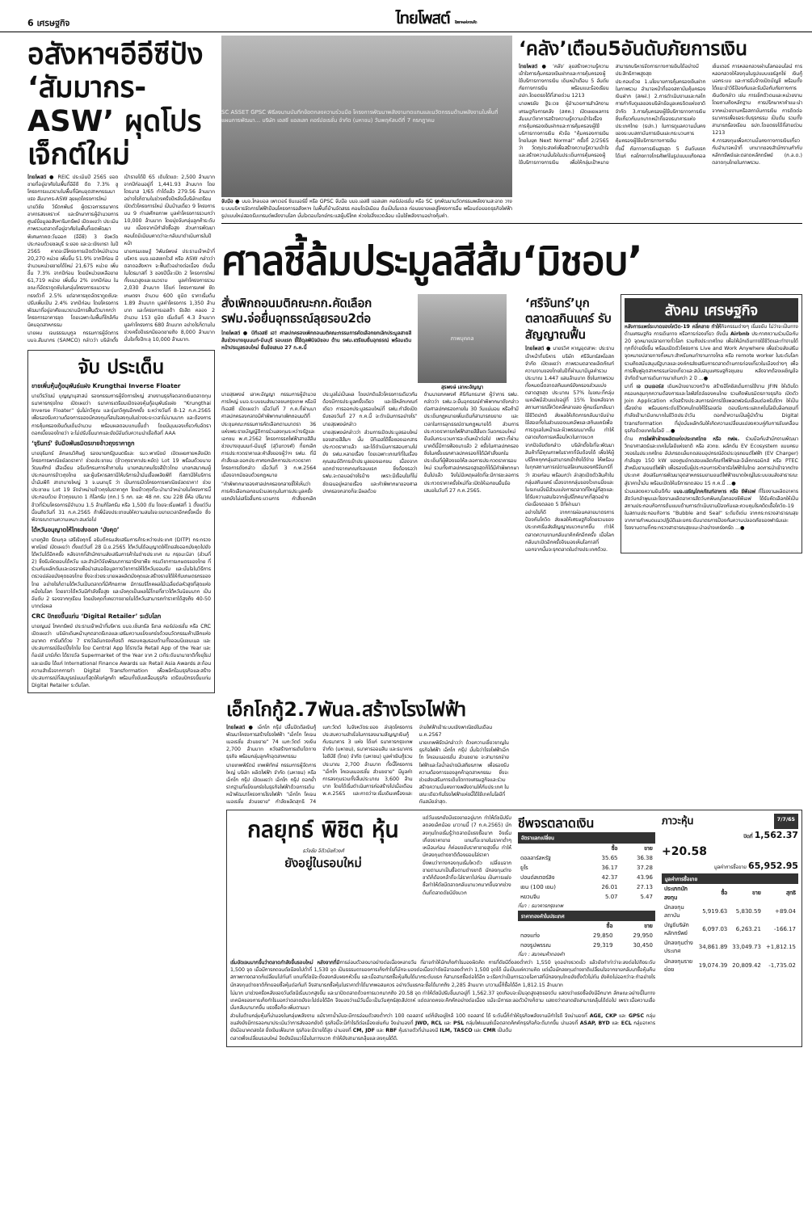6 เศรษฐกิจ ไทยโพสต์ อิสรภาพแห่งความคิด
อสังหาฯอีอีซีปัง ‘สัมมากร-ASW’ ผุดโปรเจ็กต์ใหม่
ไทยโพสต์ ● REIC ประเมินปี 2565 ยอดขายที่อยู่อาศัยในพื้นที่อีอีซี ดีด 7.3% ชูโครงการแนวราบในพื้นที่นิคมอุตสาหกรรมมาแรง สัมมากร-ASW ลุยผุดโครงการใหม่
นายวิชัย วิรัตกพันธ์ ผู้ตรวจการธนาคารอาคารสงเคราะห์ และรักษาการผู้อำนวยการศูนย์ข้อมูลอสังหาริมทรัพย์ เปิดเผยว่า ประเมินภาพรวมตลาดที่อยู่อาศัยในพื้นที่เขตพัฒนาพิเศษภาคตะวันออก (อีอีซี) 3 จังหวัด ประกอบด้วยชลบุรี ระยอง และฉะเชิงเทรา ในปี 2565 คาดจะมีโครงการเปิดตัวใหม่จำนวน 20,270 หน่วย เพิ่มขึ้น 51.9% จากปีก่อน มีจำนวนหน่วยขายได้ใหม่ 21,675 หน่วย เพิ่มขึ้น 7.3% จากปีก่อน โดยมีหน่วยเหลือขาย 61,719 หน่วย เพิ่มขึ้น 2% จากปีก่อน ในขณะที่อัตราดูดซับในกลุ่มโครงการแนวราบทรงตัวที่ 2.5% แต่อาคารชุดอัตราดูดซับจะปรับเพิ่มเป็น 2.4% จากปีก่อน โดยโครงการพัฒนาที่อยู่อาศัยแนวราบมีการฟื้นตัวมากกว่าโครงการอาคารชุด โดยเฉพาะในพื้นที่ใกล้กับนิคมอุตสาหกรรม
นายผน เจนธรรมนุกูล กรรมการผู้จัดการ บมจ.สัมมากร (SAMCO) กล่าวว่า บริษัทตั้งเป้ารายได้ปี 65 เติบโตแตะ 2,500 ล้านบาท จากปีก่อนอยู่ที่ 1,441.93 ล้านบาท โดยไตรมาส 1/65 ทำได้แล้ว 279.56 ล้านบาท อย่างไรก็ตามในช่วงครึ่งปีหลังนี้บริษัทเตรียมเปิดตัวโครงการใหม่ เป็นบ้านเดี่ยว 9 โครงการ บน 9 ทำเลศักยภาพ มูลค่าโครงการรวมกว่า 10,000 ล้านบาท โดยมุ่งจับกลุ่มลูกค้าระดับบน เนื่องจากมีกำลังซื้อสูง ส่วนการพัฒนาคอนโดมิเนียมคาดว่าจะกลับมาดำเนินการในปีหน้า
นายกรมเชษฐ์ วิพันธ์พงษ์ ประธานเจ้าหน้าที่บริหาร บมจ.แอสเซทไวส์ หรือ ASW กล่าวว่า ตลาดอสังหาฯ จะฟื้นตัวอย่างต่อเนื่อง ดังนั้นในไตรมาสที่ 3 ของปีนี้จะเปิด 2 โครงการใหม่ ทั้งแนวสูงและแนวราบ มูลค่าโครงการรวม 2,030 ล้านบาท ได้แก่ โครงการเคฟ ซีด เกษตรฯ จำนวน 600 ยูนิต ราคาเริ่มต้น 1.89 ล้านบาท มูลค่าโครงการ 1,350 ล้านบาท และโครงการเอสต้า รังสิต คลอง 2 จำนวน 153 ยูนิต เริ่มต้นที่ 4.3 ล้านบาท มูลค่าโครงการ 680 ล้านบาท อย่างไรก็ตามในช่วงครึ่งปีแรกมียอดขายถึง 8,000 ล้านบาท มั่นใจทั้งปีทะลุ 10,000 ล้านบาท.
จับ ประเด็น
ขายเพิ่มหุ้นกู้อนุพันธ์แฝง Krungthai Inverse Floater
นายวีรวัฒน์ บุญญานุสาสน์ รองกรรมการผู้จัดการใหญ่ สายงานธุรกิจตลาดเงินตลาดทุน ธนาคารกรุงไทย เปิดเผยว่า ธนาคารเตรียมเปิดจองหุ้นกู้อนุพันธ์แฝง "Krungthai Inverse Floater" รุ่นไม่ทวีคูณ และรุ่นทวีคูณอีกครั้ง ระหว่างวันที่ 8-12 ก.ค.2565 เพื่อรองรับความต้องการของนักลงทุนที่สนใจลงทุนในช่วงระยะเวลาไม่นานมาก และต้องการการคุ้มครองเงินต้นเต็มจำนวน พร้อมผลตอบแทนขั้นต่ำ โดยมีมุมมองเกี่ยวกับอัตราดอกเบี้ยของไทยว่า จะไม่ปรับขึ้นมากและยังมีอันดับความน่าเชื่อถือที่ AAA
‘จุรินทร์’ จับมือพันธมิตรขายข้าวถุงราคาถูก
นายจุรินทร์ ลักษณวิศิษฏ์ รองนายกรัฐมนตรีและ รมว.พาณิชย์ เปิดเผยภายหลังเปิดโครงการพาณิชย์ลดราคา! ช่วยประชาชน (ข้าวถุงราคาประหยัด) Lot 19 พร้อมด้วยนายวัฒนศักย์ เสือเอี่ยม อธิบดีกรมการค้าภายใน นายกสมาคมโรงสีข้าวไทย นายกสมาคมผู้ประกอบการข้าวถุงไทย และผู้บริหารสถานีให้บริการน้ำมันเชื้อเพลิงพีที ที่สถานีให้บริการน้ำมันพีที สาขาบางใหญ่ 3 จ.นนทบุรี ว่า เป็นการเปิดโครงการพาณิชย์ลดราคา! ช่วยประชาชน Lot 19 จัดจำหน่ายข้าวถุงในราคาถูก โดยข้าวถุงที่จะนำมาจำหน่ายในโครงการนี้ประกอบด้วย ข้าวถุงขนาด 1 กิโลกรัม (กก.) 5 กก. และ 48 กก. รวม 228 ยี่ห้อ ปริมาณข้าวที่ร่วมโครงการมีจำนวน 1.5 ล้านกิโลกรัม หรือ 1,500 ตัน โดยจะเริ่มเฟสที่ 1 ตั้งแต่วันนี้จนถึงวันที่ 31 ก.ค.2565 ถ้าพี่น้องประชาชนให้ความสนใจจะขยายเวลาอีกครั้งหนึ่ง ซึ่งพิจารณาตามความเหมาะสมต่อไป
ไต้หวันอนุญาตให้ไทยส่งออก ‘มังคุด’
นายภูสิต รัตนกุล เสรีเริงฤทธิ์ อธิบดีกรมส่งเสริมการค้าระหว่างประเทศ (DITP) กระทรวงพาณิชย์ เปิดเผยว่า ตั้งแต่วันที่ 28 มิ.ย.2565 ไต้หวันได้อนุญาตให้ไทยส่งออกมังคุดไปยังไต้หวันได้อีกครั้ง หลังจากที่สำนักงานส่งเสริมการค้าในต่างประเทศ ณ กรุงมะนิลา (ส่วนที่ 2) ซึ่งรับผิดชอบไต้หวัน และสำนักวิจัยพัฒนาการอารักขาพืช กรมวิชาการเกษตรของไทย ที่ร่วมกันผลักดันและเจรจาเพื่อนำเสนอข้อมูลทางวิชาการให้ไต้หวันยอมรับ และมั่นใจในวิธีการตรวจปล่อยมังคุดของไทย ซึ่งจะช่วยระบายผลผลิตมังคุดและสร้างรายได้ให้กับเกษตรกรของไทย อย่างไรก็ตามไต้หวันเป็นตลาดที่มีศักยภาพ มีการบริโภคผลไม้เฉลี่ยต่อหัวสูงที่สุดแห่งหนึ่งในโลก โดยชาวไต้หวันมีกำลังซื้อสูง และมังคุดเป็นผลไม้ไทยที่ชาวไต้หวันนิยมมาก เป็นอันดับ 2 รองจากทุเรียน โดยมังคุดที่เคยวางขายในไต้หวันสามารถทำราคาได้สูงถึง 40-50 บาทต่อผล
CRC ปักธงขึ้นแท่น ‘Digital Retailer’ ระดับโลก
นายญนน์ โภคทรัพย์ ประธานเจ้าหน้าที่บริหาร บมจ.เซ็นทรัล รีเทล คอร์ปอเรชั่น หรือ CRC เปิดเผยว่า บริษัทเดินหน้าบุกตลาดรีเทลและเสริมความแข็งแกร่งด้วยนวัตกรรมค้าปลีกแห่งอนาคต การันตีด้วย 7 รางวัลอันทรงเกียรติ ครอบคลุมรอบด้านทั้งออมนิแชนเนล และประสบการณ์ช้อปปิ้งไทโย โดย Central App ได้รางวัล Retail App of the Year และท็อปส์ มาร์เก็ต ได้รางวัล Supermarket of the Year จาก 2 เวทีระดับนานาชาติทั้งยุโรปและเอเชีย ได้แก่ International Finance Awards และ Retail Asia Awards สะท้อนความสำเร็จจากการทำ Digital Transformation เพื่อพลิกโฉมธุรกิจและสร้างประสบการณ์ที่สมบูรณ์แบบที่สุดให้แก่ลูกค้า พร้อมทั้งขับเคลื่อนธุรกิจ เตรียมปักธงขึ้นแท่น Digital Retailer ระดับโลก.
SC ASSET GPSC พิธีลงนามบันทึกข้อตกลงความร่วมมือ โครงการพัฒนาพลังงานทดแทนและนวัตกรรมด้านพลังงานในพื้นที่ แผนการพัฒนา... บริษัท เอสซี แอสเสท คอร์ปอเรชั่น จำกัด (มหาชน) วันพฤหัสบดีที่ 7 กรกฎาคม
จับมือ ● บมจ.โกลบอล เพาเวอร์ ซินเนอร์ยี่ หรือ GPSC จับมือ บมจ.เอสซี แอสเสท คอร์ปอเรชั่น หรือ SC รุกพัฒนานวัตกรรมพลังงานสะอาด วางระบบบริหารจัดการไฟฟ้าป้อนโครงการอสังหาฯ ในพื้นที่บ้านจัดสรร คอนโดมิเนียม ต้นเป็นโมเดล ก่อนขยายผลสู่โครงการอื่น พร้อมต่อยอดธุรกิจไฟฟ้ารูปแบบใหม่สอดรับเทรนด์พลังงานโลก มั่นใจตอบโจทย์กระแสผู้บริโภค ห่วงใยสิ่งแวดล้อม เน้นใช้พลังงานอย่างคุ้มค่า.
‘คลัง’เตือน5อันดับภัยการเงิน
ไทยโพสต์ ● ‘คลัง’ ลุยสร้างความรู้ความเข้าใจการคุ้มครองเงินฝากและการคุ้มครองผู้ใช้บริการทางการเงิน เดินหน้าเตือน 5 อันดับภัยทางการเงิน พร้อมแนะร้องเรียน ฮปท.โดยตรงได้ที่สายด่วน 1213
นายพรชัย ฐีระเวช ผู้อำนวยการสำนักงานเศรษฐกิจการคลัง (สศค.) เปิดเผยผลการสัมมนาวิชาการสร้างความรู้ความเข้าใจเรื่องการคุ้มครองเงินฝากและการคุ้มครองผู้ใช้บริการทางการเงิน หัวข้อ "คุ้มครองการเงินไทยในยุค Next Normal" ครั้งที่ 2/2565 ว่า วัตถุประสงค์เพื่อสร้างความรู้ความเข้าใจ และสร้างความมั่นใจในประเด็นการคุ้มครองผู้ใช้บริการทางการเงิน เพื่อให้กลุ่มเป้าหมายสามารถบริหารจัดการทางการเงินได้อย่างมีประสิทธิภาพสูงสุด
ประกอบด้วย 1.นโยบายการคุ้มครองเงินฝากในภาพรวม อำนาจหน้าที่ของสถาบันคุ้มครองเงินฝาก (สคฝ.) 2.การดำเนินงานและกลไกการกำกับดูแลของบริษัทข้อมูลเครดิตแห่งชาติ จำกัด 3.การคุ้มครองผู้ใช้บริการทางการเงินซึ่งเกี่ยวกับบทบาทหน้าที่ของธนาคารแห่งประเทศไทย (ธปท.) ในการดูแลความมั่นคงของระบบสถาบันการเงินและกระบวนการคุ้มครองผู้ใช้บริการทางการเงิน
ทั้งนี้ ภัยทางการเงินสูงสุด 5 อันดับแรก ได้แก่ กลโกงทางโทรศัพท์ในรูปแบบแก๊งคอลเซ็นเตอร์ การหลอกลวงผ่านโลกออนไลน์ การหลอกลวงให้ลงทุนในรูปแบบแชร์ลูกโซ่ เงินกู้นอกระบบ และการรับจ้างเปิดบัญชี พร้อมทั้งได้แนะนำวิธีป้องกันและรับมือกับภัยทางการเงินดังกล่าว เช่น การเช็กตัวตนและหน่วยงานโดยถามถึงหลักฐาน การปรึกษาหาคำแนะนำจากหน่วยงานหรือสถาบันการเงิน การติดต่อธนาคารเพื่อขอระงับธุรกรรม เป็นต้น รวมทั้งสามารถร้องเรียน ธปท.โดยตรงได้ที่สายด่วน 1213
4.การลงทุนเพื่อความมั่นคงทางการเงินเกี่ยวกับอำนาจหน้าที่ บทบาทของสำนักงานกำกับหลักทรัพย์และตลาดหลักทรัพย์ (ก.ล.ต.) ตลาดทุนไทยในภาพรวม.
ศาลชี้ล้มประมูลสีส้ม‘มิชอบ’
สั่งเพิกถอนมติคณะกก.คัดเลือก รฟม.จ่อยื่นอุทธรณ์ลุยรอบ2ต่อ
ไทยโพสต์ ● บีทีเอสซี เฮ! ศาลปกครองเพิกถอนมติคณะกรรมการคัดเลือกยกเลิกประมูลสายสีส้มช่วงบางขุนนนท์-มีนบุรี รอบแรก ชี้ใช้ดุลพินิจมิชอบ ด้าน รฟม.เตรียมยื่นอุทธรณ์ พร้อมเดินหน้าประมูลรอบใหม่ ยื่นข้อเสนอ 27 ก.ค.นี้
ภาพบุคคล
สุรพงษ์ เลาหะอัญญา
นายสุรพงษ์ เลาหะอัญญา กรรมการผู้อำนวยการใหญ่ บมจ.ระบบขนส่งมวลชนกรุงเทพ หรือบีทีเอสซี เปิดเผยว่า เมื่อวันที่ 7 ก.ค.ที่ผ่านมา ศาลปกครองกลางมีคำพิพากษาเพิกถอนมติที่ประชุมคณะกรรมการคัดเลือกตามมาตรา 36 แห่งพระราชบัญญัติการร่วมลงทุนระหว่างรัฐและเอกชน พ.ศ.2562 โครงการรถไฟฟ้าสายสีส้ม ช่วงบางขุนนนท์-มีนบุรี (สุวินทวงศ์) ที่ยกเลิกการประกวดราคาและคำสั่งของผู้ว่าฯ รฟม. ที่มีคำสั่งและออกประกาศยกเลิกการประกวดราคาโครงการดังกล่าว เมื่อวันที่ 3 ก.พ.2564 เนื่องจากมิชอบด้วยกฎหมาย
"คำพิพากษาของศาลปกครองกลางชี้ให้เห็นว่า การคัดเลือกเอกชนร่วมลงทุนในการประมูลครั้งแรกยังไม่เสร็จสิ้นกระบวนการ คำสั่งยกเลิกประมูลไม่เป็นผล โดยปกติแล้วโครงการเดียวกันต้องมีการประมูลครั้งเดียว และใช้หลักเกณฑ์เดียว การออกประมูลรอบใหม่ที่ รฟม.กำลังเปิดรับซองวันที่ 27 ก.ค.นี้ จะดำเนินการอย่างไร" นายสุรพงษ์กล่าว
นายสุรพงษ์กล่าวว่า ส่วนการเปิดประมูลรอบใหม่ของสายสีส้มฯ นั้น บีทีเอสได้ซื้อซองเอกสารประกวดราคาแล้ว และได้ดำเนินการสอบถามไปยัง รฟม.หลายเรื่อง โดยเฉพาะเกณฑ์ที่ในเรื่องคุณสมบัติการเข้าประมูลของเอกชน เนื่องจากแตกต่างจากเกณฑ์รอบแรก ซึ่งต้องรอว่า รฟม.จะตอบอย่างไรบ้าง เพราะมีเงื่อนไขที่ไม่ชัดเจนอยู่หลายเรื่อง และคำพิพากษาของศาลปกครองกลางก็จะมีผลด้วย
ด้านนายภคพงศ์ ศิริกันทรมาศ ผู้ว่าการ รฟม. กล่าวว่า รฟม.จะยื่นอุทธรณ์คำพิพากษาดังกล่าวต่อศาลปกครองภายใน 30 วันแน่นอน หรือถ้ามีประเด็นกฎหมายเพิ่มเติมก็สามารถขยาย และเวลาในการอุทธรณ์ตามกฎหมายได้ ส่วนการประกวดราคารถไฟฟ้าสายสีส้มตะวันตกรอบใหม่ ยืนยันกระบวนการจะเดินหน้าต่อไป เพราะที่ผ่านมาคดีนี้มีการฟ้องมาแล้ว 2 ครั้งในศาลปกครอง ซึ่งในครั้งแรกศาลปกครองก็ได้มีคำสั่งยกในประเด็นที่ผู้ฟ้องขอให้ชะลอการประกวดราคารอบใหม่ รวมทั้งศาลปกครองสูงสุดก็ได้มีคำพิพากษายืนไปแล้ว จึงไม่มีเหตุผลใดที่จะมีการชะลอการประกวดราคาครั้งใหม่ที่จะเปิดให้เอกชนยื่นข้อเสนอในวันที่ 27 ก.ค.2565.
‘ศรีจันทร์’บุกตลาดสกินแคร์ รับสัญญาณฟื้น
ไทยโพสต์ ● นายรวิศ หาญอุตสาหะ ประธานเจ้าหน้าที่บริหาร บริษัท ศรีจันทร์สหโอสถ จำกัด เปิดเผยว่า ภาพรวมตลาดผลิตภัณฑ์ความงามของไทยในปีที่ผ่านมามีมูลค่ารวมประมาณ 1.447 แสนล้านบาท ซึ่งในภาพรวมทั้งหมดนี้ตลาดสกินแคร์ยังครองส่วนแบ่งตลาดสูงสุด ประมาณ 57% ในขณะที่กลุ่มเมคอัพมีส่วนแบ่งอยู่ที่ 15% โดยหลังจากสถานการณ์โควิดคลี่คลายลง ผู้คนเริ่มกลับมาใช้ชีวิตปกติ ส่งผลให้เกิดการกลับมาจับจ่ายใช้สอยทั้งในส่วนของเมคอัพและสกินแคร์เพื่อการดูแลใบหน้าและผิวพรรณมากขึ้น ทำให้ตลาดเกิดการเคลื่อนไหวในทางบวก
จากปัจจัยดังกล่าว บริษัทตั้งใจที่จะพัฒนาสินค้าที่มีคุณภาพในราคาที่จับต้องได้ เพื่อให้ผู้บริโภคทุกกลุ่มสามารถเข้าถึงได้ง่าย ให้พร้อมในทุกสถานการณ์ตามสโลแกนของศรีจันทร์ที่ว่า สวยก่อน พร้อมกว่า ล่าสุดเปิดตัวสินค้าในกลุ่มสกินแคร์ เนื่องจากกลุ่มของไวเทนนิ่งและไบรเทนนิ่งมีส่วนแบ่งการตลาดที่ใหญ่ที่สุดและได้รับความสนใจจากผู้บริโภคมากที่สุดอย่างต่อเนื่องตลอด 5 ปีที่ผ่านมา
อย่างไรก็ดี จากการผ่อนคลายมาตรการป้องกันโควิด ส่งผลให้เศรษฐกิจโดยรวมของประเทศเริ่มส่งสัญญาณบวกมากขึ้น ทำให้ตลาดความงามกลับมาคึกคักอีกครั้ง เมื่อโลกกลับมาเปิดอีกครั้งจึงมองเห็นโอกาสที่นอกจากนั้นจะรุกตลาดในต่างประเทศด้วย.
สังคม เศรษฐกิจ
หลังการแพร่ระบาดของโควิด-19 คลี่คลาย ทำให้กิจกรรมต่างๆ เริ่มขยับ ไม่ว่าจะเป็นทางด้านเศรษฐกิจ การเดินทาง หรือการท่องเที่ยว ดังนั้น Airbnb ประกาศความร่วมมือกับ 20 จุดหมายปลายทางทั่วโลก รวมถึงประเทศไทย เพื่อให้นักเดินทางใช้ชีวิตและทำงานได้ทุกที่ง่ายยิ่งขึ้น พร้อมเปิดตัวโครงการ Live and Work Anywhere เพื่อช่วยส่งเสริมจุดหมายปลายทางที่เหมาะสำหรับคนทำงานทางไกล หรือ remote worker ในระดับโลก รวมถึงสนับสนุนรัฐบาลและองค์กรส่งเสริมการตลาดด้านการท่องเที่ยวในเมืองต่างๆ เพื่อการฟื้นฟูอุตสาหกรรมท่องเที่ยวและสนับสนุนเศรษฐกิจชุมชน หลังจากต้องเผชิญข้อจำกัดด้านการเดินทางมาเกินกว่า 2 ปี ...●
มาที่ เจ เวนเจอร์ส เดินหน้าขยายวงกว้าง สร้างอีโคซิสเต็มการใช้งาน JFIN ให้เติบโต ครอบคลุมทุกความต้องการและไลฟ์สไตล์ของคนไทย รวมถึงพันธมิตรทางธุรกิจ เปิดตัว Join Application หวังสร้างประสบการณ์การใช้แพลตฟอร์มเชื่อมต่อคริปโตฯ ให้เป็นเรื่องง่าย พร้อมยกระดับชีวิตคนไทยให้ไร้รอยต่อ ตอบรับกระแสเทคโนโลยีบล็อกเชนที่กำลังเข้ามามีบทบาทในชีวิตประจำวัน ตอกย้ำความเป็นผู้นำด้าน Digital transformation ที่มุ่งมั่นผลักดันให้เกิดความเปลี่ยนแปลงควบคู่กับการขับเคลื่อนธุรกิจด้วยเทคโนโลยี ...●
ด้าน การไฟฟ้าฝ่ายผลิตแห่งประเทศไทย หรือ กฟผ. ร่วมมือกับสำนักงานพัฒนาวิทยาศาสตร์และเทคโนโลยีแห่งชาติ หรือ สวทช. ผลักดัน EV Ecosystem แบบครบวงจรในประเทศไทย อัปเกรดแล็บทดสอบอุปกรณ์อัดประจุรถยนต์ไฟฟ้า (EV Charger) กำลังสูง 150 kW ของศูนย์ทดสอบผลิตภัณฑ์ไฟฟ้าและอิเล็กทรอนิกส์ หรือ PTEC สำหรับยานยนต์ไฟฟ้า เพื่อรองรับผู้ประกอบการหัวชาร์จไฟฟ้าในไทย ลดการนำเข้าจากต่างประเทศ ส่งเสริมการพัฒนาอุตสาหกรรมยานยนต์ไฟฟ้าขนาดใหญ่ในระบบขนส่งสาธารณะ สู่ราคาน้ำมัน พร้อมเปิดให้บริการทดสอบ 15 ก.ค.นี้ ...●
ร่วมแสดงความยินดีกับ บมจ.เจริญโภคภัณฑ์อาหาร หรือ ซีพีเอฟ ที่โรงงานผลิตอาหารสัตว์บกลำพูนและโรงงานผลิตอาหารสัตว์บกพิษณุโลกของซีพีเอฟ ได้รับคัดเลือกให้เป็นสถานประกอบกิจการต้นแบบด้านการดำเนินงานป้องกันและควบคุมโรคติดเชื้อโควิด-19 ในสถานประกอบกิจการ "Bubble and Seal" ระดับดีเด่น จากกระทรวงสาธารณสุข จากการกำหนดแนวปฏิบัติและยกระดับมาตรการป้องกันความปลอดภัยของฟาร์มและโรงงานตามที่กระทรวงสาธารณสุขแนะนำอย่างเคร่งครัด ...●
.
เอ็กโกกู้2.7พันล.สร้างโรงไฟฟ้า
ไทยโพสต์ ● เอ็กโก กรุ๊ป ปลื้มปิดดีลเงินกู้พัฒนาโครงการสร้างโรงไฟฟ้า "เอ็กโก โคเจนเนอเรชั่น ส่วนขยาย" 74 เมกะวัตต์ วงเงิน 2,700 ล้านบาท หวังสร้างการเติบโตทางธุรกิจ พร้อมกลุ่มลูกค้าอุตสาหกรรม
นายเทพพิรัตน์ เทพพิทักษ์ กรรมการผู้จัดการใหญ่ บริษัท ผลิตไฟฟ้า จำกัด (มหาชน) หรือเอ็กโก กรุ๊ป เปิดเผยว่า เอ็กโก กรุ๊ป ตอกย้ำรากฐานที่แข็งแกร่งในธุรกิจไฟฟ้าด้วยการเดินหน้าพัฒนาโครงการโรงไฟฟ้า "เอ็กโก โคเจนเนอเรชั่น ส่วนขยาย" กำลังผลิตสุทธิ 74 เมกะวัตต์ ในจังหวัดระยอง ล่าสุดโครงการประสบความสำเร็จในการลงนามสัญญาเงินกู้กับธนาคาร 3 แห่ง ได้แก่ ธนาคารกรุงเทพ จำกัด (มหาชน), ธนาคารออมสิน และธนาคารไอซีบีซี (ไทย) จำกัด (มหาชน) มูลค่าเงินกู้รวมประมาณ 2,700 ล้านบาท ทั้งนี้โครงการ "เอ็กโก โคเจนเนอเรชั่น ส่วนขยาย" มีมูลค่าการลงทุนรวมทั้งสิ้นประมาณ 3,600 ล้านบาท โดยได้เริ่มดำเนินการก่อสร้างไปเมื่อเดือน พ.ค.2565 และคาดว่าจะเริ่มเดินเครื่องและจ่ายไฟฟ้าเข้าระบบเชิงพาณิชย์ในเดือน ม.ค.2567
นายเทพพิรัตน์กล่าวว่า ด้วยความเชี่ยวชาญในธุรกิจไฟฟ้า เอ็กโก กรุ๊ป มั่นใจว่าโรงไฟฟ้าเอ็กโก โคเจนเนอเรชั่น ส่วนขยาย จะสามารถจ่ายไฟฟ้าและไอน้ำอย่างมีเสถียรภาพ เพื่อรองรับความต้องการของลูกค้าอุตสาหกรรม ซึ่งจะช่วยส่งเสริมการเติบโตทางเศรษฐกิจและร่วมสร้างความมั่นคงทางพลังงานให้กับประเทศ ในขณะเดียวกันโรงไฟฟ้าแห่งนี้ได้ใช้เทคโนโลยีที่ทันสมัยล่าสุด.
กลยุทธ์ พิชิต หุ้น
ธวัชชัย จิติวนิชภิวงศ์
ยังอยู่ในรอบใหม่
แต่วันแรกยังมีแรงขายอยู่มาก ทำให้ดัชนีปรับลดลงเล็กน้อย มาวานนี้ (7 ก.ค.2565) นักลงทุนไทยเริ่มรู้ว่าตลาดมีแรงซื้อมาก จึงเริ่มเกี่ยงราคาขาย แทนที่จะขายในราคาต่ำๆ เหมือนก่อน ก็ค่อยขยับราคาขายสูงขึ้น ทำให้นักลงทุนต่างชาติต้องยอมไล่ราคา
ยิ่งพบว่าทางกองทุนเริ่มไหวตัว เปลี่ยนจากขายตามมาเป็นซื้อตามต่างชาติ นักลงทุนต่างชาติก็ต้องกล้าที่จะไล่ราคาไปก่อน เป็นการแย่งซื้อทำให้ดัชนีตลาดกลับมาบวกมากขึ้นจากช่วงต้นที่ตลาดดัชนียังบวก
ชีพจรตลาดเงิน
อัตราแลกเปลี่ยน
| | ซื้อ | ขาย |
| --- | --- | --- |
| ดอลลาร์สหรัฐ | 35.65 | 36.38 |
| ยูโร | 36.17 | 37.28 |
| ปอนด์สเตอร์ลิง | 42.37 | 43.96 |
| เยน (100 เยน) | 26.01 | 27.13 |
| หยวนจีน | 5.07 | 5.47 |
ที่มา : ธนาคารกรุงเทพ
ราคาทองคำในประเทศ
| | ซื้อ | ขาย |
| --- | --- | --- |
| ทองแท่ง | 29,850 | 29,950 |
| ทองรูปพรรณ | 29,319 | 30,450 |
ที่มา : สมาคมค้าทองคำ
เริ่มขัดเจนมากขึ้นว่าตลาดกำลังขึ้นรอบใหม่ หลังจากที่มีการอ่อนตัวลงมาอย่างต่อเนื่องหลายวัน ที่อาจทำให้นักเก็งกำไรมองผิดคิด การที่ดัชนีดิ่งลงต่ำกว่า 1,550 จุดอย่างรวดเร็ว แล้วยังทำท่าว่าจะลงต่อไปถึงระดับ 1,500 จุด เมื่อมีการถดจนดัชนีลงไปต่ำที่ 1,530 จุด เป็นธรรมดาของการเก็งกำไรที่มักจะมองต่อเนื่องว่าดัชนีอาจลงต่ำกว่า 1,500 จุดได้ นั่นเป็นแค่ความคิด แต่เมื่อนักลงทุนต่างชาติเปลี่ยนใจจากขายกลับมาซื้อหุ้นคืน สภาพทางตลาดก็เปลี่ยนไปทันที แทนที่ดัชนีจะดิ่งลงกลับผงกหัวขึ้น และเมื่อสามารถซื้อหุ้นคืนได้มากระดับแรก ก็สามารถซื้อต่อได้อีก จะเรียกว่าเป็นการฉวยโอกาสที่นักลงทุนไทยยังตั้งตัวไม่ทัน ยังคิดไม่ออกว่าจะทำอย่างไร นักลงทุนต่างชาติก็ทยอยซื้อหุ้นต่อทันที จึงสามารถซื้อหุ้นในราคาต่ำได้มากพอสมควร อย่างวันแรกจะซื้อได้มากถึง 2,285 ล้านบาท มาวานนี้ก็ซื้อได้อีก 1,812.15 ล้านบาท
ไม่มาก มาช่วงครึ่งหลังของวันดัชนีเริ่มบวกสูงขึ้น และมาปิดตลาดด้วยการบวกมากถึง 20.58 จุด ทำให้ดัชนีปรับขึ้นมาอยู่ที่ 1,562.37 จุดเกือบจะเป็นจุดสูงสุดของวัน แสดงว่าแรงซื้อยังมีอีกมาก ลักษณะอย่างนี้ในทางเทคนิคของการเก็งกำไรบอกว่าตลาดยังจะไปต่อได้อีก จึงมองว่าแม้วันนี้จะเป็นวันศุกร์สุดสัปดาห์ แต่ตลาดคงจะคึกคักอย่างต่อเนื่อง แม้จะมีการชะลอตัวบ้างก็ตาม แสดงว่าตลาดยังสามารถลุ้นได้ต่อไป เพราะเมื่อความเชื่อมั่นกลับมามากขึ้น แรงซื้อก็จะเพิ่มตามมา
ส่วนในด้านกลุ่มหุ้นที่น่ามองในกลุ่มพลังงาน แม้ราคาน้ำมันจะมีการอ่อนตัวลงต่ำกว่า 100 ดอลลาร์ แต่ก็ยังอยู่ใกล้ 100 ดอลลาร์ ได้ ระดับนี้ก็ทำให้ธุรกิจพลังงานมีกำไรดี จึงน่ามองที่ AGE, CKP และ GPSC กลุ่มขนส่งยังมีการออกมาประเมินว่าการส่งออกยังดี ธุรกิจนี้จะมีกำไรดีต่อเนื่องเช่นกัน จึงน่ามองที่ JWD, RCL และ PSL กลุ่มไฟแนนซ์เมื่อตลาดคึกคักธุรกิจก็จะดีมากขึ้น น่ามองที่ ASAP, BYD และ ECL กลุ่มอาหารยังมีอนาคตสดใส ยิ่งเงินเฟ้อมาก ธุรกิจจะมีรายได้สูง น่ามองที่ CM, JDF และ RBF หุ้นรายตัวที่น่ามองมี ILM, TASCO และ CMR เป็นต้น
ตลาดพึ่งเปลี่ยนรอบใหม่ จึงยังมีแนวโน้มในทางบวก ทำให้ยังสามารถลุ้นและลงทุนได้ดี.
ภาวะหุ้น 7/7/65
ปิดที่ 1,562.37
+20.58
มูลค่าการซื้อขาย 65,952.95
มูลค่าการซื้อขาย
| ประเภทนักลงทุน | ซื้อ | ขาย | สุทธิ |
| --- | --- | --- | --- |
| นักลงทุนสถาบัน | 5,919.63 | 5,830.59 | +89.04 |
| บัญชีบริษัทหลักทรัพย์ | 6,097.03 | 6,263.21 | -166.17 |
| นักลงทุนต่างประเทศ | 34,861.89 | 33,049.73 | +1,812.15 |
| นักลงทุนรายย่อย | 19,074.39 | 20,809.42 | -1,735.02 |